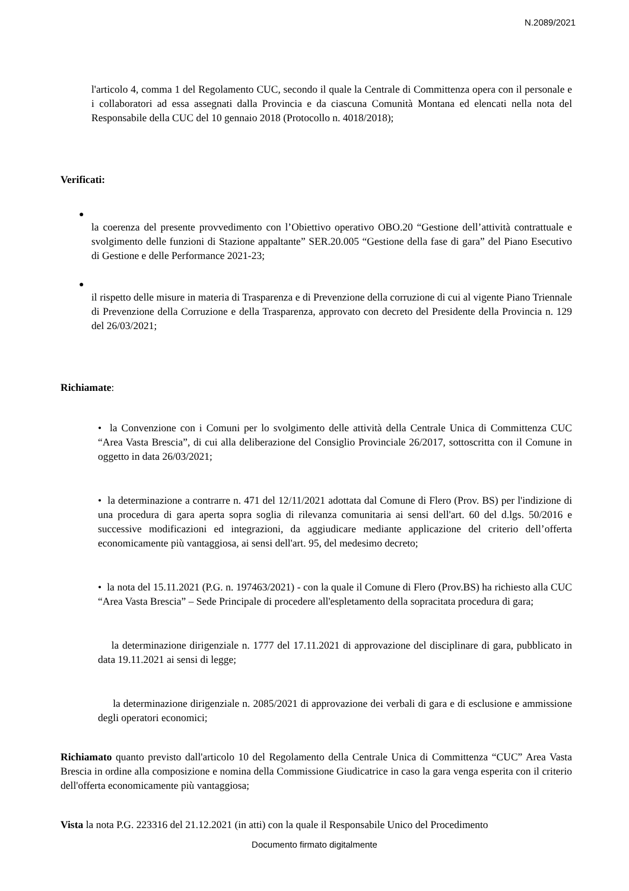N.2089/2021
l'articolo 4, comma 1 del Regolamento CUC, secondo il quale la Centrale di Committenza opera con il personale e i collaboratori ad essa assegnati dalla Provincia e da ciascuna Comunità Montana ed elencati nella nota del Responsabile della CUC del 10 gennaio 2018 (Protocollo n. 4018/2018);
Verificati:
●
la coerenza del presente provvedimento con l’Obiettivo operativo OBO.20 “Gestione dell’attività contrattuale e svolgimento delle funzioni di Stazione appaltante” SER.20.005 “Gestione della fase di gara” del Piano Esecutivo di Gestione e delle Performance 2021-23;
●
il rispetto delle misure in materia di Trasparenza e di Prevenzione della corruzione di cui al vigente Piano Triennale di Prevenzione della Corruzione e della Trasparenza, approvato con decreto del Presidente della Provincia n. 129 del 26/03/2021;
Richiamate:
• la Convenzione con i Comuni per lo svolgimento delle attività della Centrale Unica di Committenza CUC “Area Vasta Brescia”, di cui alla deliberazione del Consiglio Provinciale 26/2017, sottoscritta con il Comune in oggetto in data 26/03/2021;
• la determinazione a contrarre n. 471 del 12/11/2021 adottata dal Comune di Flero (Prov. BS) per l'indizione di una procedura di gara aperta sopra soglia di rilevanza comunitaria ai sensi dell'art. 60 del d.lgs. 50/2016 e successive modificazioni ed integrazioni, da aggiudicare mediante applicazione del criterio dell’offerta economicamente più vantaggiosa, ai sensi dell'art. 95, del medesimo decreto;
• la nota del 15.11.2021 (P.G. n. 197463/2021) - con la quale il Comune di Flero (Prov.BS) ha richiesto alla CUC “Area Vasta Brescia” – Sede Principale di procedere all'espletamento della sopracitata procedura di gara;
la determinazione dirigenziale n. 1777 del 17.11.2021 di approvazione del disciplinare di gara, pubblicato in data 19.11.2021 ai sensi di legge;
la determinazione dirigenziale n. 2085/2021 di approvazione dei verbali di gara e di esclusione e ammissione degli operatori economici;
Richiamato quanto previsto dall'articolo 10 del Regolamento della Centrale Unica di Committenza “CUC” Area Vasta Brescia in ordine alla composizione e nomina della Commissione Giudicatrice in caso la gara venga esperita con il criterio dell'offerta economicamente più vantaggiosa;
Vista la nota P.G. 223316 del 21.12.2021 (in atti) con la quale il Responsabile Unico del Procedimento
Documento firmato digitalmente